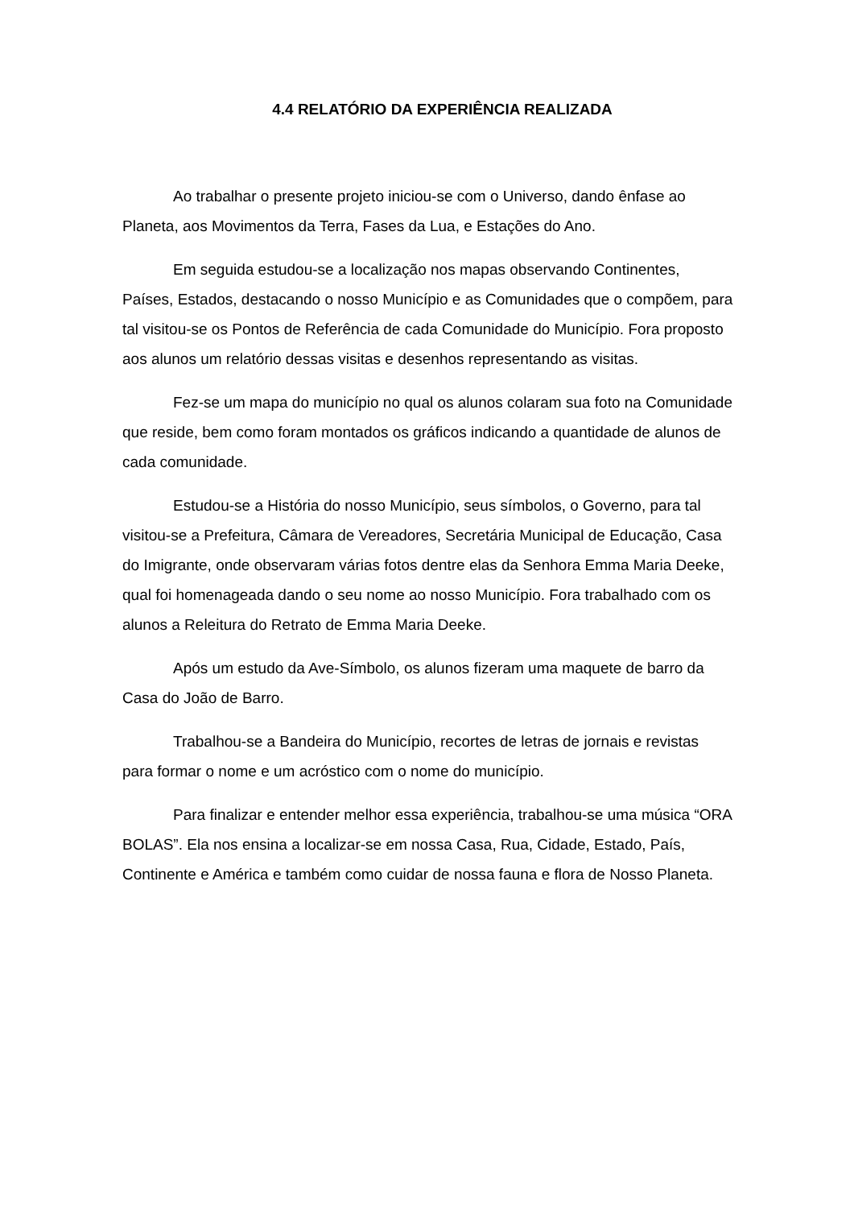4.4 RELATÓRIO DA EXPERIÊNCIA REALIZADA
Ao trabalhar o presente projeto iniciou-se com o Universo, dando ênfase ao Planeta, aos Movimentos da Terra, Fases da Lua, e Estações do Ano.
Em seguida estudou-se a localização nos mapas observando Continentes, Países, Estados, destacando o nosso Município e as Comunidades que o compõem, para tal visitou-se os Pontos de Referência de cada Comunidade do Município. Fora proposto aos alunos um relatório dessas visitas e desenhos representando as visitas.
Fez-se um mapa do município no qual os alunos colaram sua foto na Comunidade que reside, bem como foram montados os gráficos indicando a quantidade de alunos de cada comunidade.
Estudou-se a História do nosso Município, seus símbolos, o Governo, para tal visitou-se a Prefeitura, Câmara de Vereadores, Secretária Municipal de Educação, Casa do Imigrante, onde observaram várias fotos dentre elas da Senhora Emma Maria Deeke, qual foi homenageada dando o seu nome ao nosso Município. Fora trabalhado com os alunos a Releitura do Retrato de Emma Maria Deeke.
Após um estudo da Ave-Símbolo, os alunos fizeram uma maquete de barro da Casa do João de Barro.
Trabalhou-se a Bandeira do Município, recortes de letras de jornais e revistas para formar o nome e um acróstico com o nome do município.
Para finalizar e entender melhor essa experiência, trabalhou-se uma música “ORA BOLAS”. Ela nos ensina a localizar-se em nossa Casa, Rua, Cidade, Estado, País, Continente e América e também como cuidar de nossa fauna e flora de Nosso Planeta.